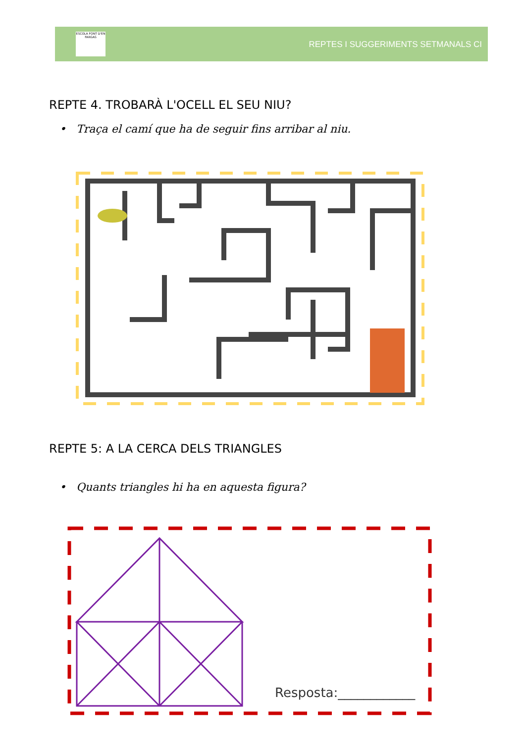ESCOLA FONT D'EN FARGAS
REPTES I SUGGERIMENTS SETMANALS CI
REPTE 4. TROBARÀ L'OCELL EL SEU NIU?
• Traça el camí que ha de seguir fins arribar al niu.
REPTE 5: A LA CERCA DELS TRIANGLES
• Quants triangles hi ha en aquesta figura?
Resposta:____________